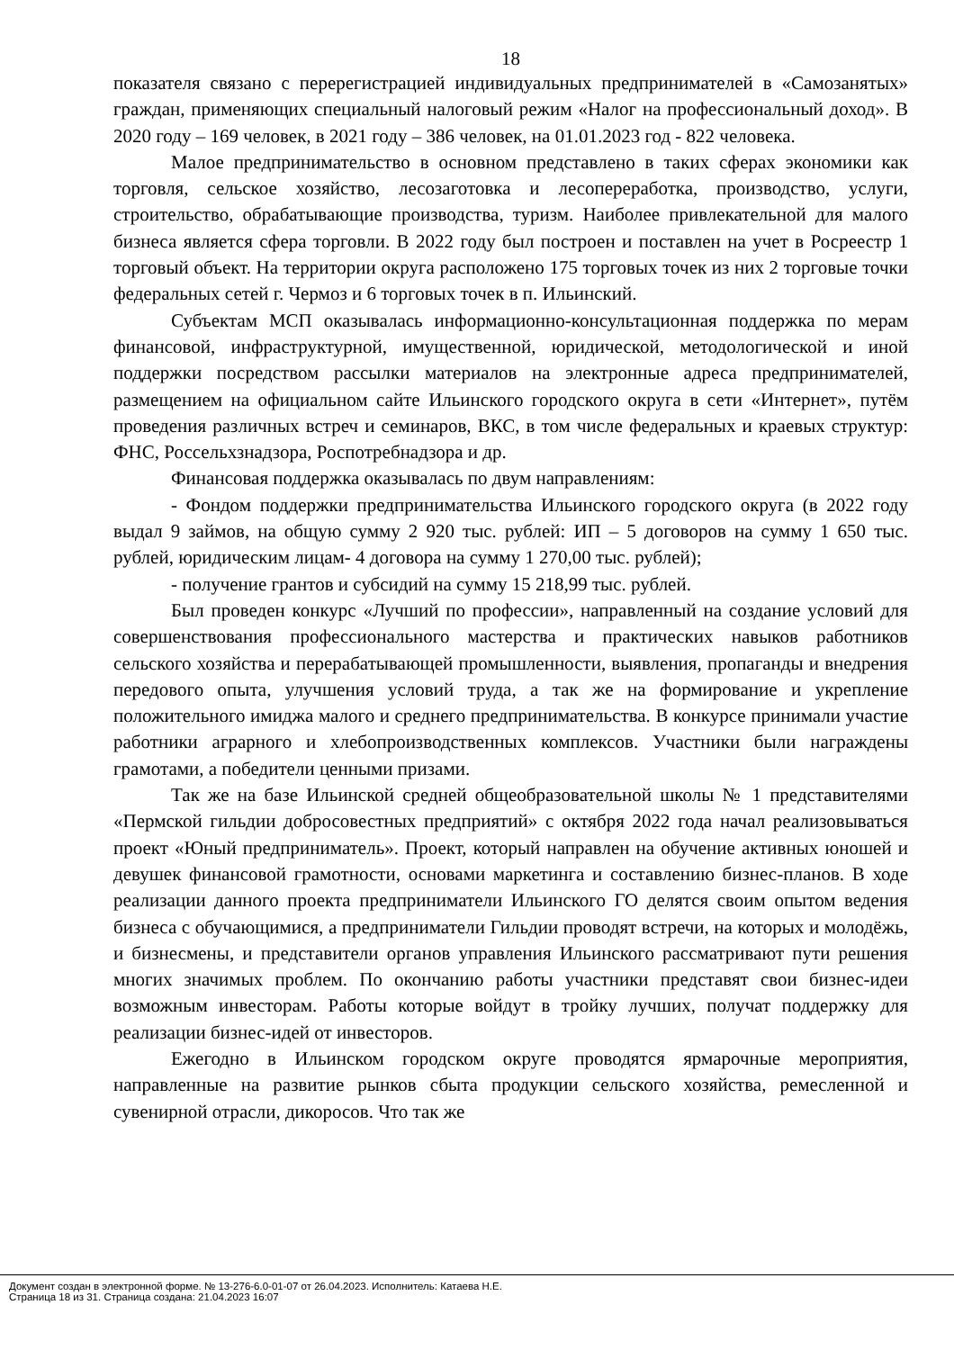18
показателя связано с перерегистрацией индивидуальных предпринимателей в «Самозанятых» граждан, применяющих специальный налоговый режим «Налог на профессиональный доход». В 2020 году – 169 человек, в 2021 году – 386 человек, на 01.01.2023 год - 822 человека.
Малое предпринимательство в основном представлено в таких сферах экономики как торговля, сельское хозяйство, лесозаготовка и лесопереработка, производство, услуги, строительство, обрабатывающие производства, туризм. Наиболее привлекательной для малого бизнеса является сфера торговли. В 2022 году был построен и поставлен на учет в Росреестр 1 торговый объект. На территории округа расположено 175 торговых точек из них 2 торговые точки федеральных сетей г. Чермоз и 6 торговых точек в п. Ильинский.
Субъектам МСП оказывалась информационно-консультационная поддержка по мерам финансовой, инфраструктурной, имущественной, юридической, методологической и иной поддержки посредством рассылки материалов на электронные адреса предпринимателей, размещением на официальном сайте Ильинского городского округа в сети «Интернет», путём проведения различных встреч и семинаров, ВКС, в том числе федеральных и краевых структур: ФНС, Россельхзнадзора, Роспотребнадзора и др.
Финансовая поддержка оказывалась по двум направлениям:
- Фондом поддержки предпринимательства Ильинского городского округа (в 2022 году выдал 9 займов, на общую сумму 2 920 тыс. рублей: ИП – 5 договоров на сумму 1 650 тыс. рублей, юридическим лицам- 4 договора на сумму 1 270,00 тыс. рублей);
- получение грантов и субсидий на сумму 15 218,99 тыс. рублей.
Был проведен конкурс «Лучший по профессии», направленный на создание условий для совершенствования профессионального мастерства и практических навыков работников сельского хозяйства и перерабатывающей промышленности, выявления, пропаганды и внедрения передового опыта, улучшения условий труда, а так же на формирование и укрепление положительного имиджа малого и среднего предпринимательства. В конкурсе принимали участие работники аграрного и хлебопроизводственных комплексов. Участники были награждены грамотами, а победители ценными призами.
Так же на базе Ильинской средней общеобразовательной школы № 1 представителями «Пермской гильдии добросовестных предприятий» с октября 2022 года начал реализовываться проект «Юный предприниматель». Проект, который направлен на обучение активных юношей и девушек финансовой грамотности, основами маркетинга и составлению бизнес-планов. В ходе реализации данного проекта предприниматели Ильинского ГО делятся своим опытом ведения бизнеса с обучающимися, а предприниматели Гильдии проводят встречи, на которых и молодёжь, и бизнесмены, и представители органов управления Ильинского рассматривают пути решения многих значимых проблем. По окончанию работы участники представят свои бизнес-идеи возможным инвесторам. Работы которые войдут в тройку лучших, получат поддержку для реализации бизнес-идей от инвесторов.
Ежегодно в Ильинском городском округе проводятся ярмарочные мероприятия, направленные на развитие рынков сбыта продукции сельского хозяйства, ремесленной и сувенирной отрасли, дикоросов. Что так же
Документ создан в электронной форме. № 13-276-6.0-01-07 от 26.04.2023. Исполнитель: Катаева Н.Е.
Страница 18 из 31. Страница создана: 21.04.2023 16:07